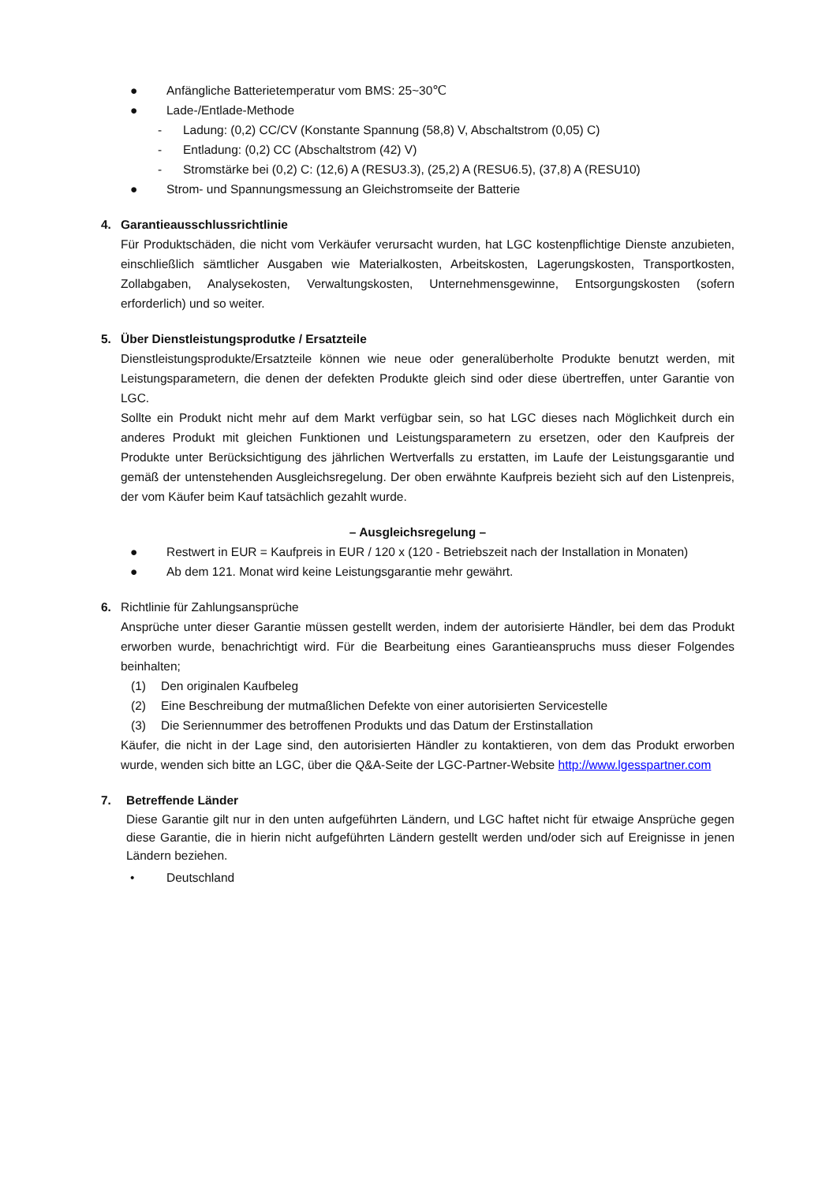● Anfängliche Batterietemperatur vom BMS: 25~30℃
● Lade-/Entlade-Methode
- Ladung: (0,2) CC/CV (Konstante Spannung (58,8) V, Abschaltstrom (0,05) C)
- Entladung: (0,2) CC (Abschaltstrom (42) V)
- Stromstärke bei (0,2) C: (12,6) A (RESU3.3), (25,2) A (RESU6.5), (37,8) A (RESU10)
● Strom- und Spannungsmessung an Gleichstromseite der Batterie
4. Garantieausschlussrichtlinie
Für Produktschäden, die nicht vom Verkäufer verursacht wurden, hat LGC kostenpflichtige Dienste anzubieten, einschließlich sämtlicher Ausgaben wie Materialkosten, Arbeitskosten, Lagerungskosten, Transportkosten, Zollabgaben, Analysekosten, Verwaltungskosten, Unternehmensgewinne, Entsorgungskosten (sofern erforderlich) und so weiter.
5. Über Dienstleistungsprodutke / Ersatzteile
Dienstleistungsprodukte/Ersatzteile können wie neue oder generalüberholte Produkte benutzt werden, mit Leistungsparametern, die denen der defekten Produkte gleich sind oder diese übertreffen, unter Garantie von LGC.
Sollte ein Produkt nicht mehr auf dem Markt verfügbar sein, so hat LGC dieses nach Möglichkeit durch ein anderes Produkt mit gleichen Funktionen und Leistungsparametern zu ersetzen, oder den Kaufpreis der Produkte unter Berücksichtigung des jährlichen Wertverfalls zu erstatten, im Laufe der Leistungsgarantie und gemäß der untenstehenden Ausgleichsregelung. Der oben erwähnte Kaufpreis bezieht sich auf den Listenpreis, der vom Käufer beim Kauf tatsächlich gezahlt wurde.
– Ausgleichsregelung –
● Restwert in EUR = Kaufpreis in EUR / 120 x (120 - Betriebszeit nach der Installation in Monaten)
● Ab dem 121. Monat wird keine Leistungsgarantie mehr gewährt.
6. Richtlinie für Zahlungsansprüche
Ansprüche unter dieser Garantie müssen gestellt werden, indem der autorisierte Händler, bei dem das Produkt erworben wurde, benachrichtigt wird. Für die Bearbeitung eines Garantieanspruchs muss dieser Folgendes beinhalten;
(1) Den originalen Kaufbeleg
(2) Eine Beschreibung der mutmaßlichen Defekte von einer autorisierten Servicestelle
(3) Die Seriennummer des betroffenen Produkts und das Datum der Erstinstallation
Käufer, die nicht in der Lage sind, den autorisierten Händler zu kontaktieren, von dem das Produkt erworben wurde, wenden sich bitte an LGC, über die Q&A-Seite der LGC-Partner-Website http://www.lgesspartner.com
7. Betreffende Länder
Diese Garantie gilt nur in den unten aufgeführten Ländern, und LGC haftet nicht für etwaige Ansprüche gegen diese Garantie, die in hierin nicht aufgeführten Ländern gestellt werden und/oder sich auf Ereignisse in jenen Ländern beziehen.
• Deutschland